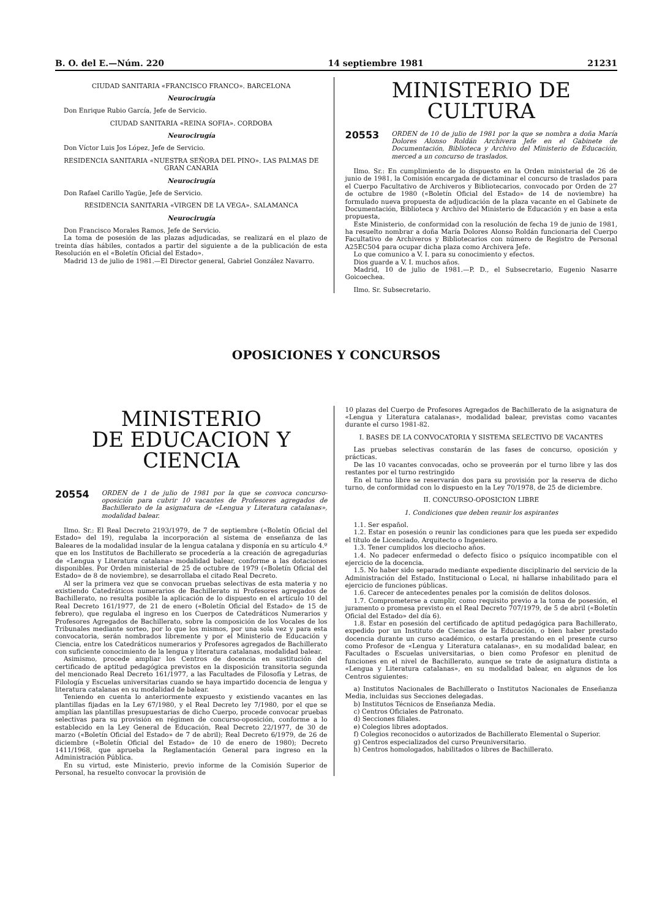B. O. del E.—Núm. 220 14 septiembre 1981 21231
CIUDAD SANITARIA «FRANCISCO FRANCO». BARCELONA
Neurocirugía
Don Enrique Rubio García, Jefe de Servicio.
CIUDAD SANITARIA «REINA SOFIA». CORDOBA
Neurocirugía
Don Víctor Luis Jos López, Jefe de Servicio.
RESIDENCIA SANITARIA «NUESTRA SEÑORA DEL PINO». LAS PALMAS DE GRAN CANARIA
Neurocirugía
Don Rafael Carillo Yagüe, Jefe de Servicio.
RESIDENCIA SANITARIA «VIRGEN DE LA VEGA». SALAMANCA
Neurocirugía
Don Francisco Morales Ramos, Jefe de Servicio.
La toma de posesión de las plazas adjudicadas, se realizará en el plazo de treinta días hábiles, contados a partir del siguiente a de la publicación de esta Resolución en el «Boletín Oficial del Estado».
Madrid 13 de julio de 1981.—El Director general, Gabriel González Navarro.
MINISTERIO DE CULTURA
20553 ORDEN de 10 de julio de 1981 por la que se nombra a doña María Dolores Alonso Roldán Archivera Jefe en el Gabinete de Documentación, Biblioteca y Archivo del Ministerio de Educación, merced a un concurso de traslados.
Ilmo. Sr.: En cumplimiento de lo dispuesto en la Orden ministerial de 26 de junio de 1981, la Comisión encargada de dictaminar el concurso de traslados para el Cuerpo Facultativo de Archiveros y Bibliotecarios, convocado por Orden de 27 de octubre de 1980 («Boletín Oficial del Estado» de 14 de noviembre) ha formulado nueva propuesta de adjudicación de la plaza vacante en el Gabinete de Documentación, Biblioteca y Archivo del Ministerio de Educación y en base a esta propuesta,
Este Ministerio, de conformidad con la resolución de fecha 19 de junio de 1981, ha resuelto nombrar a doña María Dolores Alonso Roldán funcionaria del Cuerpo Facultativo de Archiveros y Bibliotecarios con número de Registro de Personal A25EC504 para ocupar dicha plaza como Archivera Jefe.
Lo que comunico a V. I. para su conocimiento y efectos.
Dios guarde a V. I. muchos años.
Madrid, 10 de julio de 1981.—P. D., el Subsecretario, Eugenio Nasarre Goicoechea.
Ilmo. Sr. Subsecretario.
OPOSICIONES Y CONCURSOS
MINISTERIO
DE EDUCACION Y CIENCIA
20554 ORDEN de 1 de julio de 1981 por la que se convoca concurso-oposición para cubrir 10 vacantes de Profesores agregados de Bachillerato de la asignatura de «Lengua y Literatura catalanas», modalidad balear.
Ilmo. Sr.: El Real Decreto 2193/1979, de 7 de septiembre («Boletín Oficial del Estado» del 19), regulaba la incorporación al sistema de enseñanza de las Baleares de la modalidad insular de la lengua catalana y disponía en su artículo 4.º que en los Institutos de Bachillerato se procedería a la creación de agregadurías de «Lengua y Literatura catalana» modalidad balear, conforme a las dotaciones disponibles. Por Orden ministerial de 25 de octubre de 1979 («Boletín Oficial del Estado» de 8 de noviembre), se desarrollaba el citado Real Decreto.
Al ser la primera vez que se convocan pruebas selectivas de esta materia y no existiendo Catedráticos numerarios de Bachillerato ni Profesores agregados de Bachillerato, no resulta posible la aplicación de lo dispuesto en el artículo 10 del Real Decreto 161/1977, de 21 de enero («Boletín Oficial del Estado» de 15 de febrero), que regulaba el ingreso en los Cuerpos de Catedráticos Numerarios y Profesores Agregados de Bachillerato, sobre la composición de los Vocales de los Tribunales mediante sorteo, por lo que los mismos, por una sola vez y para esta convocatoria, serán nombrados libremente y por el Ministerio de Educación y Ciencia, entre los Catedráticos numerarios y Profesores agregados de Bachillerato con suficiente conocimiento de la lengua y literatura catalanas, modalidad balear.
Asimismo, procede ampliar los Centros de docencia en sustitución del certificado de aptitud pedagógica previstos en la disposición transitoria segunda del mencionado Real Decreto 161/1977, a las Facultades de Filosofía y Letras, de Filología y Escuelas universitarias cuando se haya impartido docencia de lengua y literatura catalanas en su modalidad de balear.
Teniendo en cuenta lo anteriormente expuesto y existiendo vacantes en las plantillas fijadas en la Ley 67/1980, y el Real Decreto ley 7/1980, por el que se amplían las plantillas presupuestarias de dicho Cuerpo, procede convocar pruebas selectivas para su provisión en régimen de concurso-oposición, conforme a lo establecido en la Ley General de Educación, Real Decreto 22/1977, de 30 de marzo («Boletín Oficial del Estado» de 7 de abril); Real Decreto 6/1979, de 26 de diciembre («Boletín Oficial del Estado» de 10 de enero de 1980); Decreto 1411/1968, que aprueba la Reglamentación General para ingreso en la Administración Pública.
En su virtud, este Ministerio, previo informe de la Comisión Superior de Personal, ha resuelto convocar la provisión de
10 plazas del Cuerpo de Profesores Agregados de Bachillerato de la asignatura de «Lengua y Literatura catalanas», modalidad balear, previstas como vacantes durante el curso 1981-82.
I. BASES DE LA CONVOCATORIA Y SISTEMA SELECTIVO DE VACANTES
Las pruebas selectivas constarán de las fases de concurso, oposición y prácticas.
De las 10 vacantes convocadas, ocho se proveerán por el turno libre y las dos restantes por el turno restringido
En el turno libre se reservarán dos para su provisión por la reserva de dicho turno, de conformidad con lo dispuesto en la Ley 70/1978, de 25 de diciembre.
II. CONCURSO-OPOSICION LIBRE
1. Condiciones que deben reunir los aspirantes
1.1. Ser español.
1.2. Estar en posesión o reunir las condiciones para que les pueda ser expedido el título de Licenciado, Arquitecto o Ingeniero.
1.3. Tener cumplidos los dieciocho años.
1.4. No padecer enfermedad o defecto físico o psíquico incompatible con el ejercicio de la docencia.
1.5. No haber sido separado mediante expediente disciplinario del servicio de la Administración del Estado, Institucional o Local, ni hallarse inhabilitado para el ejercicio de funciones públicas.
1.6. Carecer de antecedentes penales por la comisión de delitos dolosos.
1.7. Comprometerse a cumplir, como requisito previo a la toma de posesión, el juramento o promesa previsto en el Real Decreto 707/1979, de 5 de abril («Boletín Oficial del Estado» del día 6).
1.8. Estar en posesión del certificado de aptitud pedagógica para Bachillerato, expedido por un Instituto de Ciencias de la Educación, o bien haber prestado docencia durante un curso académico, o estarla prestando en el presente curso como Profesor de «Lengua y Literatura catalanas», en su modalidad balear, en Facultades o Escuelas universitarias, o bien como Profesor en plenitud de funciones en el nivel de Bachillerato, aunque se trate de asignatura distinta a «Lengua y Literatura catalanas», en su modalidad balear, en algunos de los Centros siguientes:
a) Institutos Nacionales de Bachillerato o Institutos Nacionales de Enseñanza Media, incluidas sus Secciones delegadas.
b) Institutos Técnicos de Enseñanza Media.
c) Centros Oficiales de Patronato.
d) Secciones filiales.
e) Colegios libres adoptados.
f) Colegios reconocidos o autorizados de Bachillerato Elemental o Superior.
g) Centros especializados del curso Preuniversitario.
h) Centros homologados, habilitados o libres de Bachillerato.